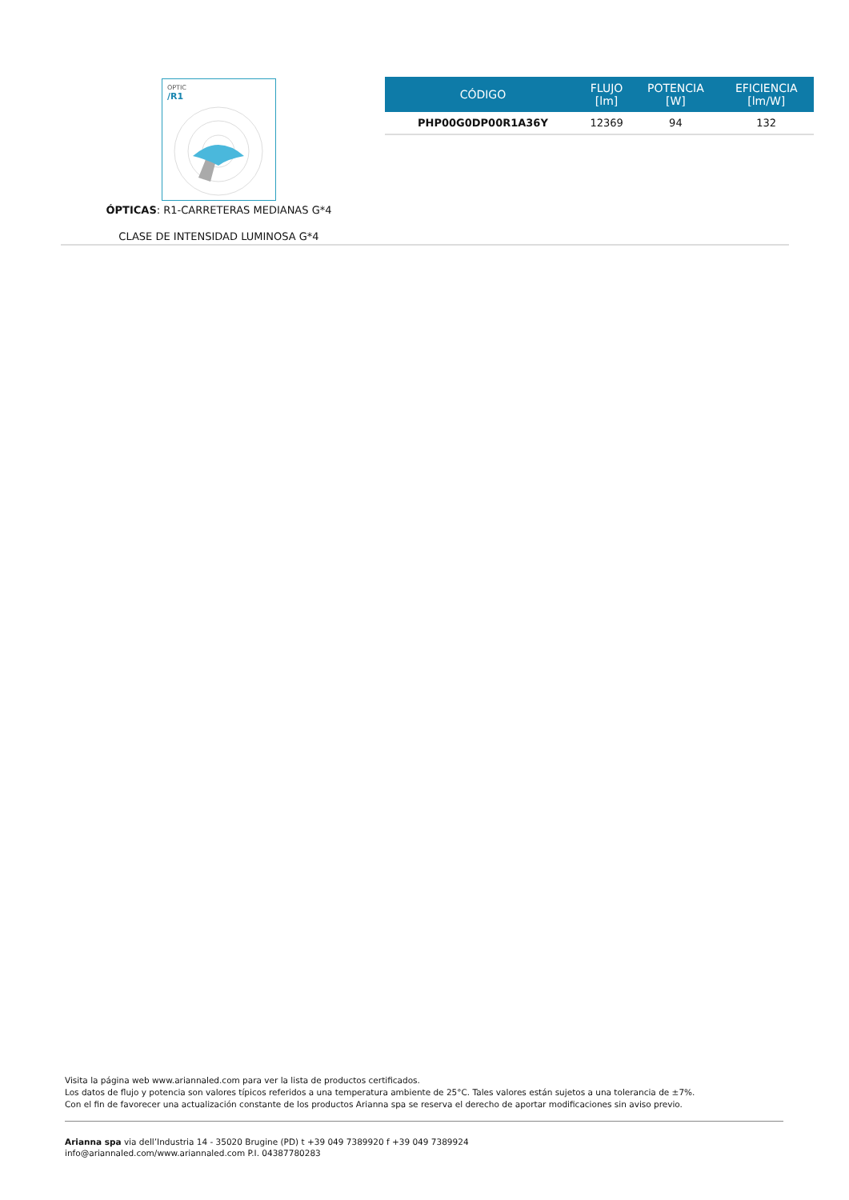OPTIC
/R1
ÓPTICAS: R1-CARRETERAS MEDIANAS G*4
CLASE DE INTENSIDAD LUMINOSA G*4
| CÓDIGO | FLUJO [lm] | POTENCIA [W] | EFICIENCIA [lm/W] |
| --- | --- | --- | --- |
| PHP00G0DP00R1A36Y | 12369 | 94 | 132 |
Visita la página web www.ariannaled.com para ver la lista de productos certificados.
Los datos de flujo y potencia son valores típicos referidos a una temperatura ambiente de 25°C. Tales valores están sujetos a una tolerancia de ±7%.
Con el fin de favorecer una actualización constante de los productos Arianna spa se reserva el derecho de aportar modificaciones sin aviso previo.
Arianna spa via dell’Industria 14 - 35020 Brugine (PD) t +39 049 7389920 f +39 049 7389924
info@ariannaled.com/www.ariannaled.com P.I. 04387780283